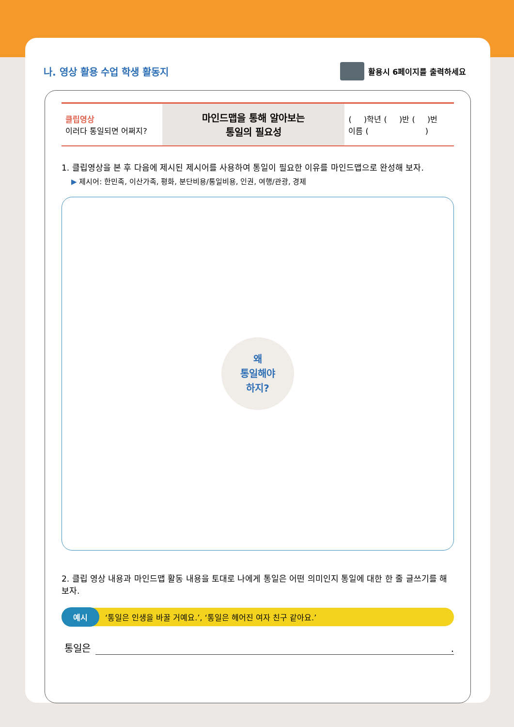나. 영상 활용 수업 학생 활동지
활용시 6페이지를 출력하세요
| 클립영상 이러다 통일되면 어쩌지? | 마인드맵을 통해 알아보는 통일의 필요성 | ( )학년 ( )반 ( )번 이름 ( ) |
1. 클립영상을 본 후 다음에 제시된 제시어를 사용하여 통일이 필요한 이유를 마인드맵으로 완성해 보자.
▶ 제시어: 한민족, 이산가족, 평화, 분단비용/통일비용, 인권, 여행/관광, 경제
왜
통일해야
하지?
2. 클립 영상 내용과 마인드맵 활동 내용을 토대로 나에게 통일은 어떤 의미인지 통일에 대한 한 줄 글쓰기를 해보자.
예시 ‘통일은 인생을 바꿀 거예요.’, ‘통일은 헤어진 여자 친구 같아요.’
통일은 .